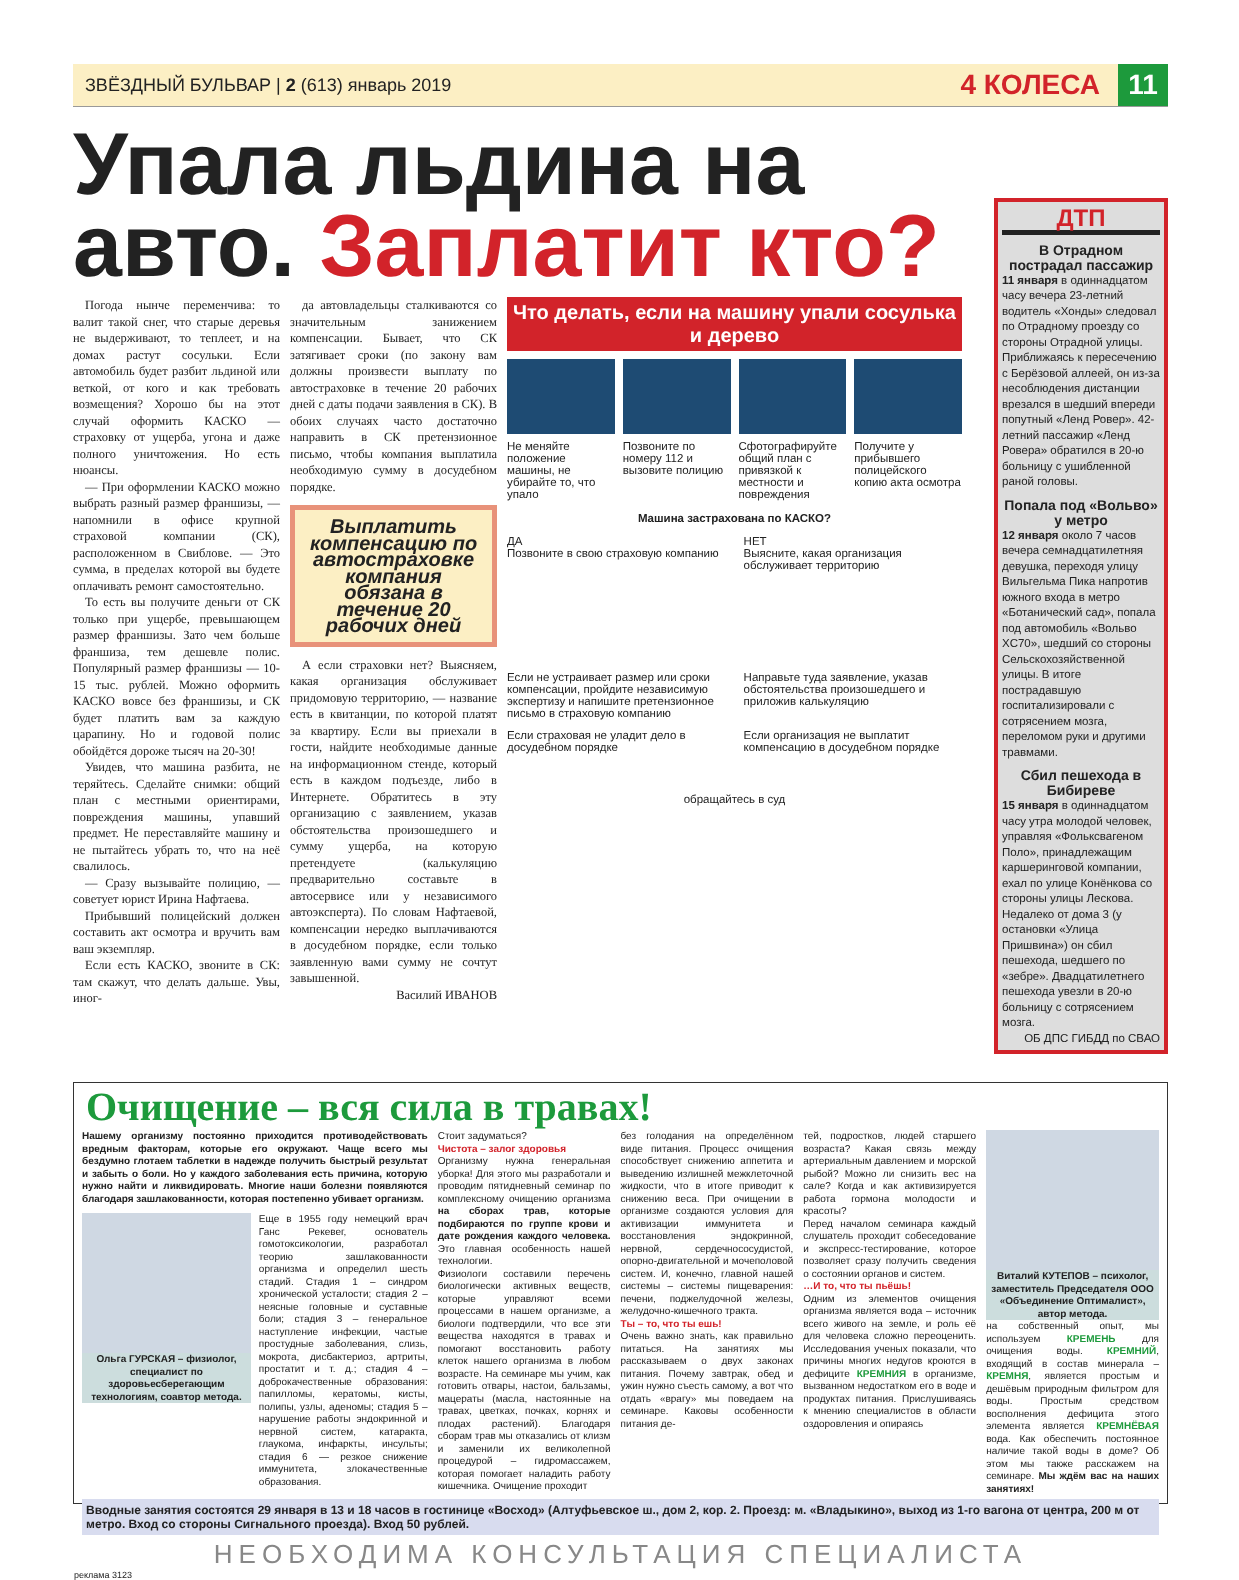ЗВЁЗДНЫЙ БУЛЬВАР | 2 (613) январь 2019 4 КОЛЕСА 11
Упала льдина на авто. Заплатит кто?
Погода нынче переменчива: то валит такой снег, что старые деревья не выдерживают, то теплеет, и на домах растут сосульки. Если автомобиль будет разбит льдиной или веткой, от кого и как требовать возмещения? Хорошо бы на этот случай оформить КАСКО — страховку от ущерба, угона и даже полного уничтожения. Но есть нюансы.
— При оформлении КАСКО можно выбрать разный размер франшизы, — напомнили в офисе крупной страховой компании (СК), расположенном в Свиблове. — Это сумма, в пределах которой вы будете оплачивать ремонт самостоятельно.
То есть вы получите деньги от СК только при ущербе, превышающем размер франшизы. Зато чем больше франшиза, тем дешевле полис. Популярный размер франшизы — 10-15 тыс. рублей. Можно оформить КАСКО вовсе без франшизы, и СК будет платить вам за каждую царапину. Но и годовой полис обойдётся дороже тысяч на 20-30!
Увидев, что машина разбита, не теряйтесь. Сделайте снимки: общий план с местными ориентирами, повреждения машины, упавший предмет. Не переставляйте машину и не пытайтесь убрать то, что на неё свалилось.
— Сразу вызывайте полицию, — советует юрист Ирина Нафтаева.
Прибывший полицейский должен составить акт осмотра и вручить вам ваш экземпляр.
Если есть КАСКО, звоните в СК: там скажут, что делать дальше. Увы, иног-
да автовладельцы сталкиваются со значительным занижением компенсации. Бывает, что СК затягивает сроки (по закону вам должны произвести выплату по автостраховке в течение 20 рабочих дней с даты подачи заявления в СК). В обоих случаях часто достаточно направить в СК претензионное письмо, чтобы компания выплатила необходимую сумму в досудебном порядке.
Выплатить компенсацию по автостраховке компания обязана в течение 20 рабочих дней
А если страховки нет? Выясняем, какая организация обслуживает придомовую территорию, — название есть в квитанции, по которой платят за квартиру. Если вы приехали в гости, найдите необходимые данные на информационном стенде, который есть в каждом подъезде, либо в Интернете. Обратитесь в эту организацию с заявлением, указав обстоятельства произошедшего и сумму ущерба, на которую претендуете (калькуляцию предварительно составьте в автосервисе или у независимого автоэксперта). По словам Нафтаевой, компенсации нередко выплачиваются в досудебном порядке, если только заявленную вами сумму не сочтут завышенной.
Василий ИВАНОВ
Что делать, если на машину упали сосулька и дерево
Не меняйте положение машины, не убирайте то, что упало
Позвоните по номеру 112 и вызовите полицию
Сфотографируйте общий план с привязкой к местности и повреждения
Получите у прибывшего полицейского копию акта осмотра
Машина застрахована по КАСКО?
ДА
Позвоните в свою страховую компанию
НЕТ
Выясните, какая организация обслуживает территорию
Если не устраивает размер или сроки компенсации, пройдите независимую экспертизу и напишите претензионное письмо в страховую компанию
Направьте туда заявление, указав обстоятельства произошедшего и приложив калькуляцию
Если страховая не уладит дело в досудебном порядке
Если организация не выплатит компенсацию в досудебном порядке
обращайтесь в суд
ДТП
В Отрадном пострадал пассажир
11 января в одиннадцатом часу вечера 23-летний водитель «Хонды» следовал по Отрадному проезду со стороны Отрадной улицы. Приближаясь к пересечению с Берёзовой аллеей, он из-за несоблюдения дистанции врезался в шедший впереди попутный «Ленд Ровер». 42-летний пассажир «Ленд Ровера» обратился в 20-ю больницу с ушибленной раной головы.
Попала под «Вольво» у метро
12 января около 7 часов вечера семнадцатилетняя девушка, переходя улицу Вильгельма Пика напротив южного входа в метро «Ботанический сад», попала под автомобиль «Вольво XC70», шедший со стороны Сельскохозяйственной улицы. В итоге пострадавшую госпитализировали с сотрясением мозга, переломом руки и другими травмами.
Сбил пешехода в Бибиреве
15 января в одиннадцатом часу утра молодой человек, управляя «Фольксвагеном Поло», принадлежащим каршеринговой компании, ехал по улице Конёнкова со стороны улицы Лескова. Недалеко от дома 3 (у остановки «Улица Пришвина») он сбил пешехода, шедшего по «зебре». Двадцатилетнего пешехода увезли в 20-ю больницу с сотрясением мозга.
ОБ ДПС ГИБДД по СВАО
Очищение – вся сила в травах!
Нашему организму постоянно приходится противодействовать вредным факторам, которые его окружают. Чаще всего мы бездумно глотаем таблетки в надежде получить быстрый результат и забыть о боли. Но у каждого заболевания есть причина, которую нужно найти и ликвидировать. Многие наши болезни появляются благодаря зашлакованности, которая постепенно убивает организм.
Ольга ГУРСКАЯ – физиолог, специалист по здоровьесберегающим технологиям, соавтор метода.
Еще в 1955 году немецкий врач Ганс Рекевег, основатель гомотоксикологии, разработал теорию зашлакованности организма и определил шесть стадий. Стадия 1 – синдром хронической усталости; стадия 2 – неясные головные и суставные боли; стадия 3 – генеральное наступление инфекции, частые простудные заболевания, слизь, мокрота, дисбактериоз, артриты, простатит и т. д.; стадия 4 – доброкачественные образования: папилломы, кератомы, кисты, полипы, узлы, аденомы; стадия 5 – нарушение работы эндокринной и нервной систем, катаракта, глаукома, инфаркты, инсульты; стадия 6 — резкое снижение иммунитета, злокачественные образования.
Стоит задуматься?
Чистота – залог здоровья
Организму нужна генеральная уборка! Для этого мы разработали и проводим пятидневный семинар по комплексному очищению организма на сборах трав, которые подбираются по группе крови и дате рождения каждого человека. Это главная особенность нашей технологии.
Физиологи составили перечень биологически активных веществ, которые управляют всеми процессами в нашем организме, а биологи подтвердили, что все эти вещества находятся в травах и помогают восстановить работу клеток нашего организма в любом возрасте. На семинаре мы учим, как готовить отвары, настои, бальзамы, мацераты (масла, настоянные на травах, цветках, почках, корнях и плодах растений). Благодаря сборам трав мы отказались от клизм и заменили их великолепной процедурой – гидромассажем, которая помогает наладить работу кишечника. Очищение проходит
без голодания на определённом виде питания. Процесс очищения способствует снижению аппетита и выведению излишней межклеточной жидкости, что в итоге приводит к снижению веса. При очищении в организме создаются условия для активизации иммунитета и восстановления эндокринной, нервной, сердечнососудистой, опорно-двигательной и мочеполовой систем. И, конечно, главной нашей системы – системы пищеварения: печени, поджелудочной железы, желудочно-кишечного тракта.
Ты – то, что ты ешь!
Очень важно знать, как правильно питаться. На занятиях мы рассказываем о двух законах питания. Почему завтрак, обед и ужин нужно съесть самому, а вот что отдать «врагу» мы поведаем на семинаре. Каковы особенности питания де-
тей, подростков, людей старшего возраста? Какая связь между артериальным давлением и морской рыбой? Можно ли снизить вес на сале? Когда и как активизируется работа гормона молодости и красоты?
Перед началом семинара каждый слушатель проходит собеседование и экспресс-тестирование, которое позволяет сразу получить сведения о состоянии органов и систем.
…И то, что ты пьёшь!
Одним из элементов очищения организма является вода – источник всего живого на земле, и роль её для человека сложно переоценить. Исследования ученых показали, что причины многих недугов кроются в дефиците КРЕМНИЯ в организме, вызванном недостатком его в воде и продуктах питания. Прислушиваясь к мнению специалистов в области оздоровления и опираясь
Виталий КУТЕПОВ – психолог, заместитель Председателя ООО «Объединение Оптималист», автор метода.
на собственный опыт, мы используем КРЕМЕНЬ для очищения воды. КРЕМНИЙ, входящий в состав минерала – КРЕМНЯ, является простым и дешёвым природным фильтром для воды. Простым средством восполнения дефицита этого элемента является КРЕМНЁВАЯ вода. Как обеспечить постоянное наличие такой воды в доме? Об этом мы также расскажем на семинаре. Мы ждём вас на наших занятиях!
Вводные занятия состоятся 29 января в 13 и 18 часов в гостинице «Восход» (Алтуфьевское ш., дом 2, кор. 2. Проезд: м. «Владыкино», выход из 1-го вагона от центра, 200 м от метро. Вход со стороны Сигнального проезда). Вход 50 рублей.
НЕОБХОДИМА КОНСУЛЬТАЦИЯ СПЕЦИАЛИСТА
реклама 3123